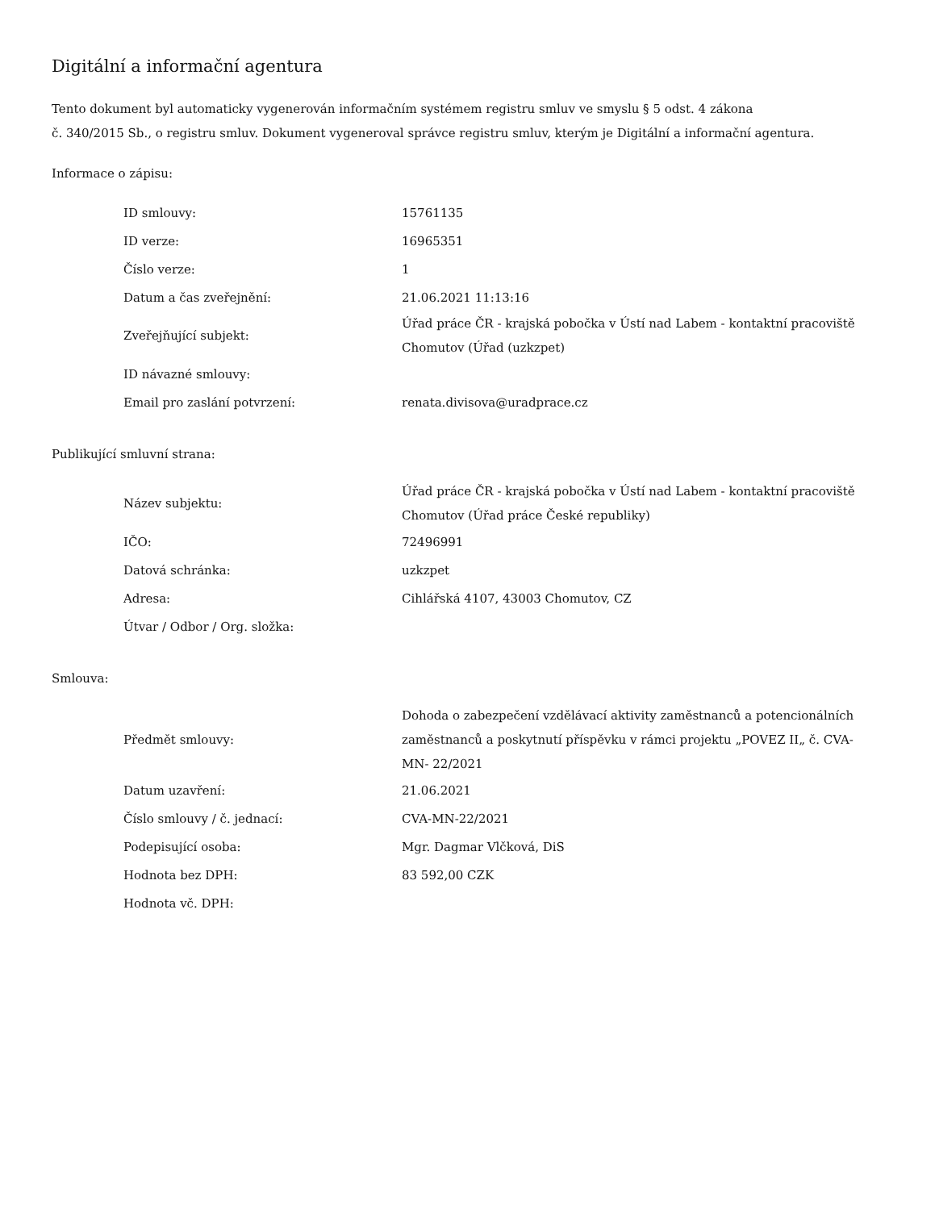Digitální a informační agentura
Tento dokument byl automaticky vygenerován informačním systémem registru smluv ve smyslu § 5 odst. 4 zákona
č. 340/2015 Sb., o registru smluv. Dokument vygeneroval správce registru smluv, kterým je Digitální a informační agentura.
Informace o zápisu:
| ID smlouvy: | 15761135 |
| ID verze: | 16965351 |
| Číslo verze: | 1 |
| Datum a čas zveřejnění: | 21.06.2021 11:13:16 |
| Zveřejňující subjekt: | Úřad práce ČR - krajská pobočka v Ústí nad Labem - kontaktní pracoviště Chomutov (Úřad (uzkzpet) |
| ID návazné smlouvy: | |
| Email pro zaslání potvrzení: | renata.divisova@uradprace.cz |
Publikující smluvní strana:
| Název subjektu: | Úřad práce ČR - krajská pobočka v Ústí nad Labem - kontaktní pracoviště Chomutov (Úřad práce České republiky) |
| IČO: | 72496991 |
| Datová schránka: | uzkzpet |
| Adresa: | Cihlářská 4107, 43003 Chomutov, CZ |
| Útvar / Odbor / Org. složka: | |
Smlouva:
| Předmět smlouvy: | Dohoda o zabezpečení vzdělávací aktivity zaměstnanců a potencionálních zaměstnanců a poskytnutí příspěvku v rámci projektu „POVEZ II„ č. CVA-MN- 22/2021 |
| Datum uzavření: | 21.06.2021 |
| Číslo smlouvy / č. jednací: | CVA-MN-22/2021 |
| Podepisující osoba: | Mgr. Dagmar Vlčková, DiS |
| Hodnota bez DPH: | 83 592,00 CZK |
| Hodnota vč. DPH: | |